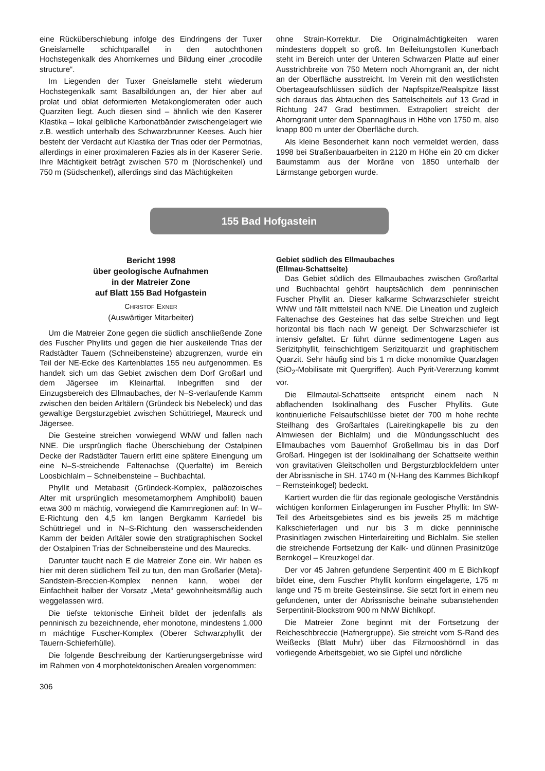eine Rücküberschiebung infolge des Eindringens der Tuxer Gneislamelle schichtparallel in den autochthonen Hochstegenkalk des Ahornkernes und Bildung einer „crocodile structure“.
Im Liegenden der Tuxer Gneislamelle steht wiederum Hochstegenkalk samt Basalbildungen an, der hier aber auf prolat und oblat deformierten Metakonglomeraten oder auch Quarziten liegt. Auch diesen sind – ähnlich wie den Kaserer Klastika – lokal gelbliche Karbonatbänder zwischengelagert wie z.B. westlich unterhalb des Schwarzbrunner Keeses. Auch hier besteht der Verdacht auf Klastika der Trias oder der Permotrias, allerdings in einer proximaleren Fazies als in der Kaserer Serie. Ihre Mächtigkeit beträgt zwischen 570 m (Nordschenkel) und 750 m (Südschenkel), allerdings sind das Mächtigkeiten
ohne Strain-Korrektur. Die Originalmächtigkeiten waren mindestens doppelt so groß. Im Beileitungstollen Kunerbach steht im Bereich unter der Unteren Schwarzen Platte auf einer Ausstrichbreite von 750 Metern noch Ahorngranit an, der nicht an der Oberfläche ausstreicht. Im Verein mit den westlichsten Obertageaufschlüssen südlich der Napfspitze/Realspitze lässt sich daraus das Abtauchen des Sattelscheitels auf 13 Grad in Richtung 247 Grad bestimmen. Extrapoliert streicht der Ahorngranit unter dem Spannaglhaus in Höhe von 1750 m, also knapp 800 m unter der Oberfläche durch.
Als kleine Besonderheit kann noch vermeldet werden, dass 1998 bei Straßenbauarbeiten in 2120 m Höhe ein 20 cm dicker Baumstamm aus der Moräne von 1850 unterhalb der Lärmstange geborgen wurde.
155 Bad Hofgastein
Bericht 1998
über geologische Aufnahmen
in der Matreier Zone
auf Blatt 155 Bad Hofgastein
CHRISTOF EXNER
(Auswärtiger Mitarbeiter)
Um die Matreier Zone gegen die südlich anschließende Zone des Fuscher Phyllits und gegen die hier auskeilende Trias der Radstädter Tauern (Schneibensteine) abzugrenzen, wurde ein Teil der NE-Ecke des Kartenblattes 155 neu aufgenommen. Es handelt sich um das Gebiet zwischen dem Dorf Großarl und dem Jägersee im Kleinarltal. Inbegriffen sind der Einzugsbereich des Ellmaubaches, der N–S-verlaufende Kamm zwischen den beiden Arltälern (Gründeck bis Nebeleck) und das gewaltige Bergsturzgebiet zwischen Schüttriegel, Maureck und Jägersee.
Die Gesteine streichen vorwiegend WNW und fallen nach NNE. Die ursprünglich flache Überschiebung der Ostalpinen Decke der Radstädter Tauern erlitt eine spätere Einengung um eine N–S-streichende Faltenachse (Querfalte) im Bereich Loosbichlalm – Schneibensteine – Buchbachtal.
Phyllit und Metabasit (Gründeck-Komplex, paläozoisches Alter mit ursprünglich mesometamorphem Amphibolit) bauen etwa 300 m mächtig, vorwiegend die Kammregionen auf: In W–E-Richtung den 4,5 km langen Bergkamm Karriedel bis Schüttriegel und in N–S-Richtung den wasserscheidenden Kamm der beiden Arltäler sowie den stratigraphischen Sockel der Ostalpinen Trias der Schneibensteine und des Maurecks.
Darunter taucht nach E die Matreier Zone ein. Wir haben es hier mit deren südlichem Teil zu tun, den man Großarler (Meta)-Sandstein-Breccien-Komplex nennen kann, wobei der Einfachheit halber der Vorsatz „Meta“ gewohnheitsmäßig auch weggelassen wird.
Die tiefste tektonische Einheit bildet der jedenfalls als penninisch zu bezeichnende, eher monotone, mindestens 1.000 m mächtige Fuscher-Komplex (Oberer Schwarzphyllit der Tauern-Schieferhülle).
Die folgende Beschreibung der Kartierungsergebnisse wird im Rahmen von 4 morphotektonischen Arealen vorgenommen:
Gebiet südlich des Ellmaubaches
(Ellmau-Schattseite)
Das Gebiet südlich des Ellmaubaches zwischen Großarltal und Buchbachtal gehört hauptsächlich dem penninischen Fuscher Phyllit an. Dieser kalkarme Schwarzschiefer streicht WNW und fällt mittelsteil nach NNE. Die Lineation und zugleich Faltenachse des Gesteines hat das selbe Streichen und liegt horizontal bis flach nach W geneigt. Der Schwarzschiefer ist intensiv gefaltet. Er führt dünne sedimentogene Lagen aus Serizitphyllit, feinschichtigem Serizitquarzit und graphitischem Quarzit. Sehr häufig sind bis 1 m dicke monomikte Quarzlagen (SiO<sub>2</sub>-Mobilisate mit Quergriffen). Auch Pyrit-Vererzung kommt vor.
Die Ellmautal-Schattseite entspricht einem nach N abflachenden Isoklinalhang des Fuscher Phyllits. Gute kontinuierliche Felsaufschlüsse bietet der 700 m hohe rechte Steilhang des Großarltales (Laireitingkapelle bis zu den Almwiesen der Bichlalm) und die Mündungsschlucht des Ellmaubaches vom Bauernhof Großellmau bis in das Dorf Großarl. Hingegen ist der Isoklinalhang der Schattseite weithin von gravitativen Gleitschollen und Bergsturzblockfeldern unter der Abrissnische in SH. 1740 m (N-Hang des Kammes Bichlkopf – Remsteinkogel) bedeckt.
Kartiert wurden die für das regionale geologische Verständnis wichtigen konformen Einlagerungen im Fuscher Phyllit: Im SW-Teil des Arbeitsgebietes sind es bis jeweils 25 m mächtige Kalkschieferlagen und nur bis 3 m dicke penninische Prasinitlagen zwischen Hinterlaireiting und Bichlalm. Sie stellen die streichende Fortsetzung der Kalk- und dünnen Prasinitzüge Bernkogel – Kreuzkogel dar.
Der vor 45 Jahren gefundene Serpentinit 400 m E Bichlkopf bildet eine, dem Fuscher Phyllit konform eingelagerte, 175 m lange und 75 m breite Gesteinslinse. Sie setzt fort in einem neu gefundenen, unter der Abrissnische beinahe subanstehenden Serpentinit-Blockstrom 900 m NNW Bichlkopf.
Die Matreier Zone beginnt mit der Fortsetzung der Reicheschbreccie (Hafnergruppe). Sie streicht vom S-Rand des Weißecks (Blatt Muhr) über das Filzmooshörndl in das vorliegende Arbeitsgebiet, wo sie Gipfel und nördliche
306